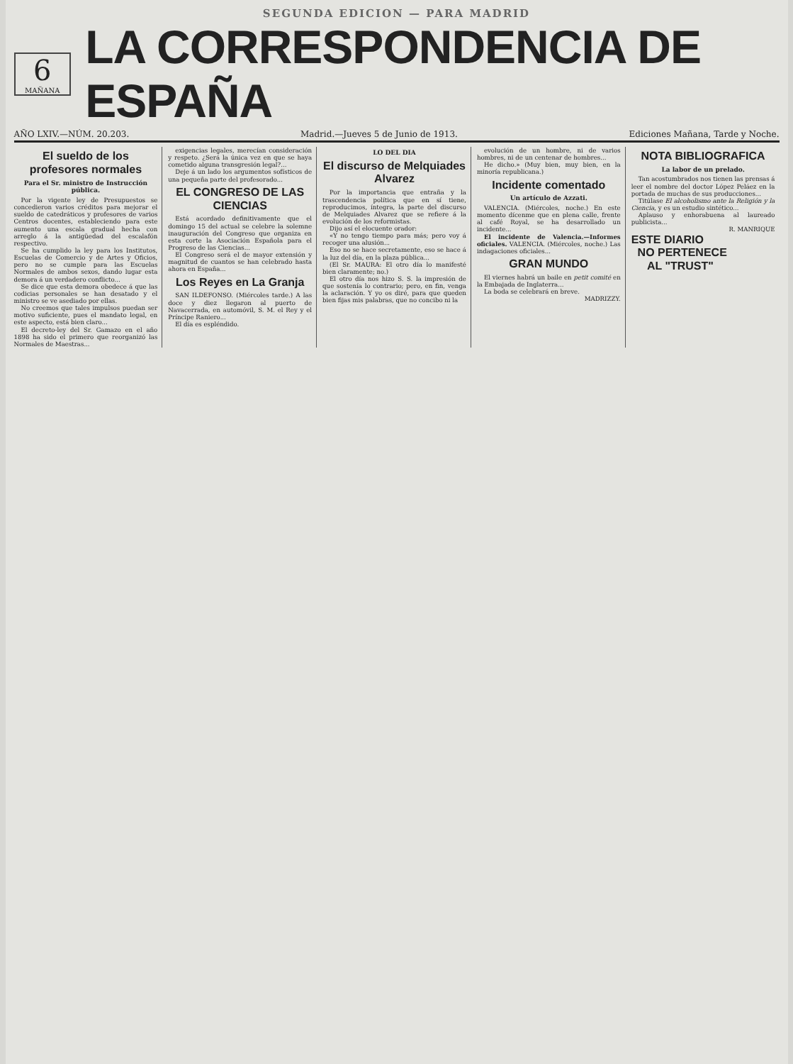SEGUNDA EDICION — PARA MADRID
6
MAÑANA
LA CORRESPONDENCIA DE ESPAÑA
AÑO LXIV.—NÚM. 20.203. Madrid.—Jueves 5 de Junio de 1913. Ediciones Mañana, Tarde y Noche.
El sueldo de los profesores normales
Para el Sr. ministro de Instrucción pública.
Por la vigente ley de Presupuestos se concedieron varios créditos para mejorar el sueldo de catedráticos y profesores de varios Centros docentes, estableciendo para este aumento una escala gradual hecha con arreglo á la antigüedad del escalafón respectivo.
Se ha cumplido la ley para los Institutos, Escuelas de Comercio y de Artes y Oficios, pero no se cumple para las Escuelas Normales de ambos sexos, dando lugar esta demora á un verdadero conflicto...
Se dice que esta demora obedece á que las codicias personales se han desatado y el ministro se ve asediado por ellas.
No creemos que tales impulsos puedan ser motivo suficiente, pues el mandato legal, en este aspecto, está bien claro...
El decreto-ley del Sr. Gamazo en el año 1898 ha sido el primero que reorganizó las Normales de Maestras...
exigencias legales, merecían consideración y respeto. ¿Será la única vez en que se haya cometido alguna transgresión legal?...
Deje á un lado los argumentos sofísticos de una pequeña parte del profesorado...
EL CONGRESO DE LAS CIENCIAS
Está acordado definitivamente que el domingo 15 del actual se celebre la solemne inauguración del Congreso que organiza en esta corte la Asociación Española para el Progreso de las Ciencias...
El Congreso será el de mayor extensión y magnitud de cuantos se han celebrado hasta ahora en España...
Los Reyes en La Granja
SAN ILDEFONSO. (Miércoles tarde.) A las doce y diez llegaron al puerto de Navacerrada, en automóvil, S. M. el Rey y el Príncipe Raniero...
El día es espléndido.
LO DEL DIA
El discurso de Melquiades Alvarez
Por la importancia que entraña y la trascendencia política que en sí tiene, reproducimos, íntegra, la parte del discurso de Melquiades Alvarez que se refiere á la evolución de los reformistas.
Dijo así el elocuente orador:
«Y no tengo tiempo para más; pero voy á recoger una alusión...
Eso no se hace secretamente, eso se hace á la luz del día, en la plaza pública...
(El Sr. MAURA: El otro día lo manifesté bien claramente; no.)
El otro día nos hizo S. S. la impresión de que sostenía lo contrario; pero, en fin, venga la aclaración. Y yo os diré, para que queden bien fijas mis palabras, que no concibo ni la
evolución de un hombre, ni de varios hombres, ni de un centenar de hombres...
He dicho.» (Muy bien, muy bien, en la minoría republicana.)
Incidente comentado
Un artículo de Azzati.
VALENCIA. (Miércoles, noche.) En este momento dícenme que en plena calle, frente al café Royal, se ha desarrollado un incidente...
El incidente de Valencia.—Informes oficiales. VALENCIA. (Miércoles, noche.) Las indagaciones oficiales...
GRAN MUNDO
El viernes habrá un baile en petit comité en la Embajada de Inglaterra...
La boda se celebrará en breve.
MADRIZZY.
NOTA BIBLIOGRAFICA
La labor de un prelado.
Tan acostumbrados nos tienen las prensas á leer el nombre del doctor López Peláez en la portada de muchas de sus producciones...
Titúlase El alcoholismo ante la Religión y la Ciencia, y es un estudio sintético...
Aplauso y enhorabuena al laureado publicista...
R. MANRIQUE
ESTE DIARIO
NO PERTENECE
AL "TRUST"